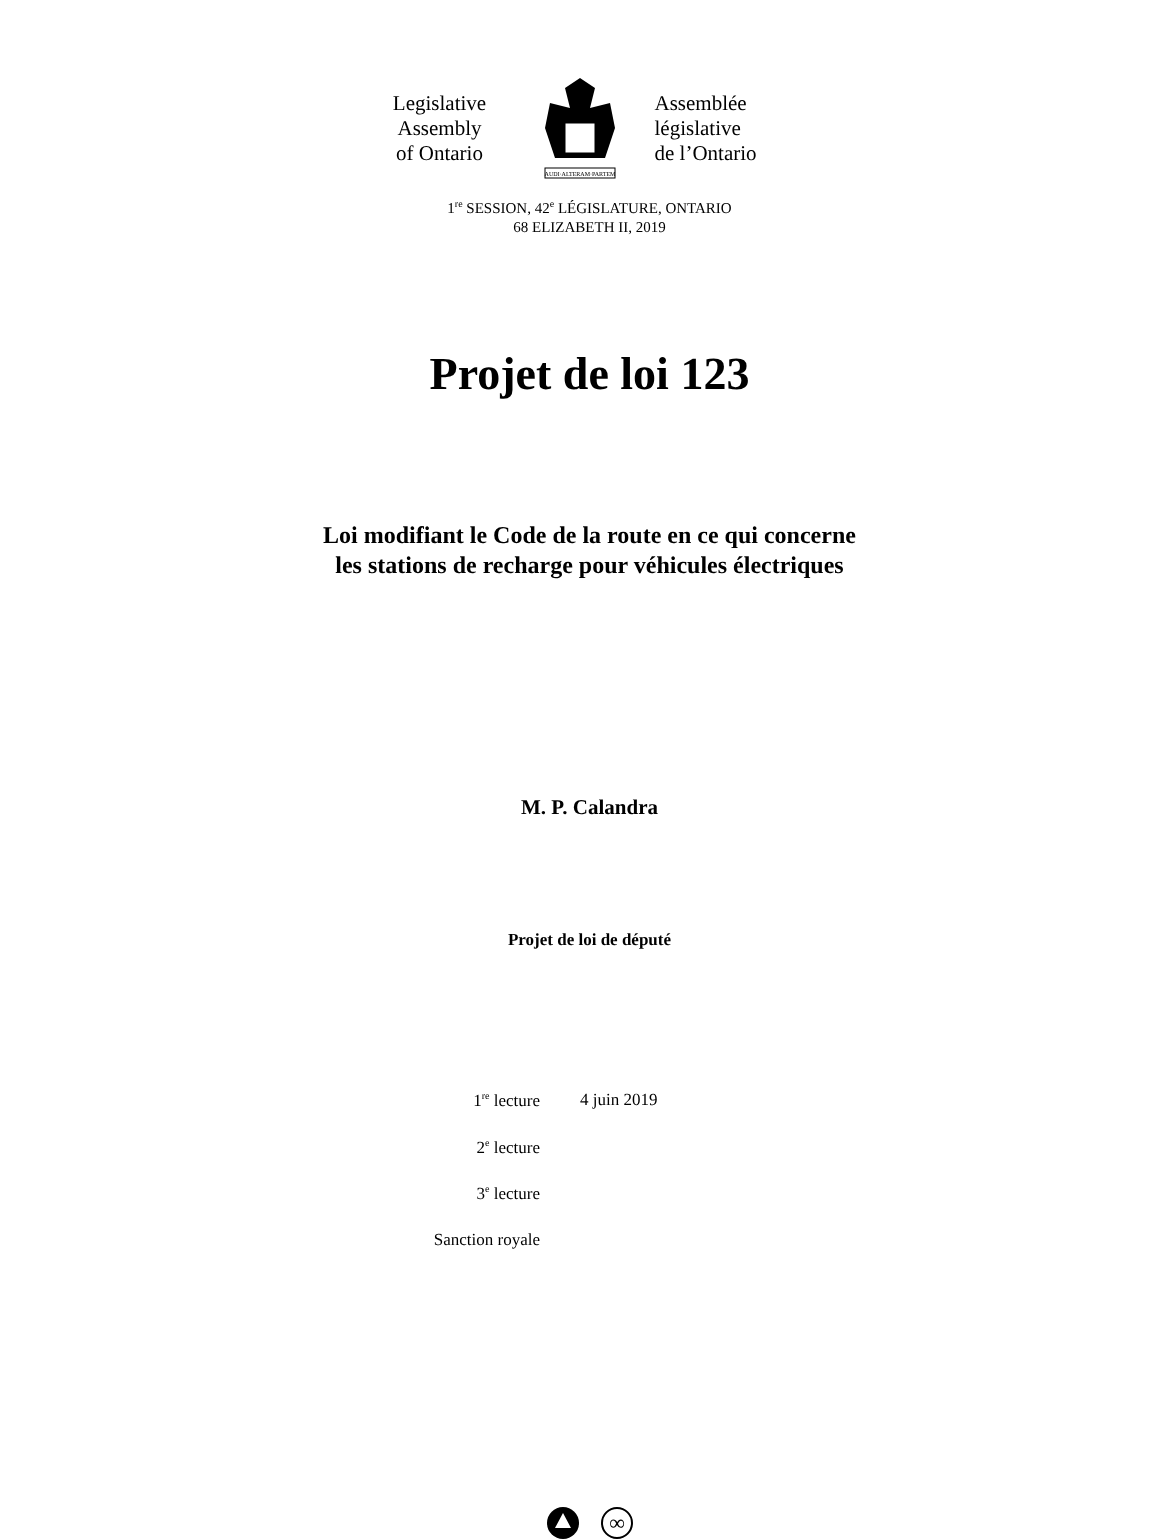Legislative
Assembly
of Ontario
AUDI·ALTERAM·PARTEM
Assemblée
législative
de l’Ontario
1<sup>re</sup> SESSION, 42<sup>e</sup> LÉGISLATURE, ONTARIO
68 ELIZABETH II, 2019
Projet de loi 123
Loi modifiant le Code de la route en ce qui concerne
les stations de recharge pour véhicules électriques
M. P. Calandra
Projet de loi de député
| 1<sup>re</sup> lecture | 4 juin 2019 |
| 2<sup>e</sup> lecture | |
| 3<sup>e</sup> lecture | |
| Sanction royale | |
∞